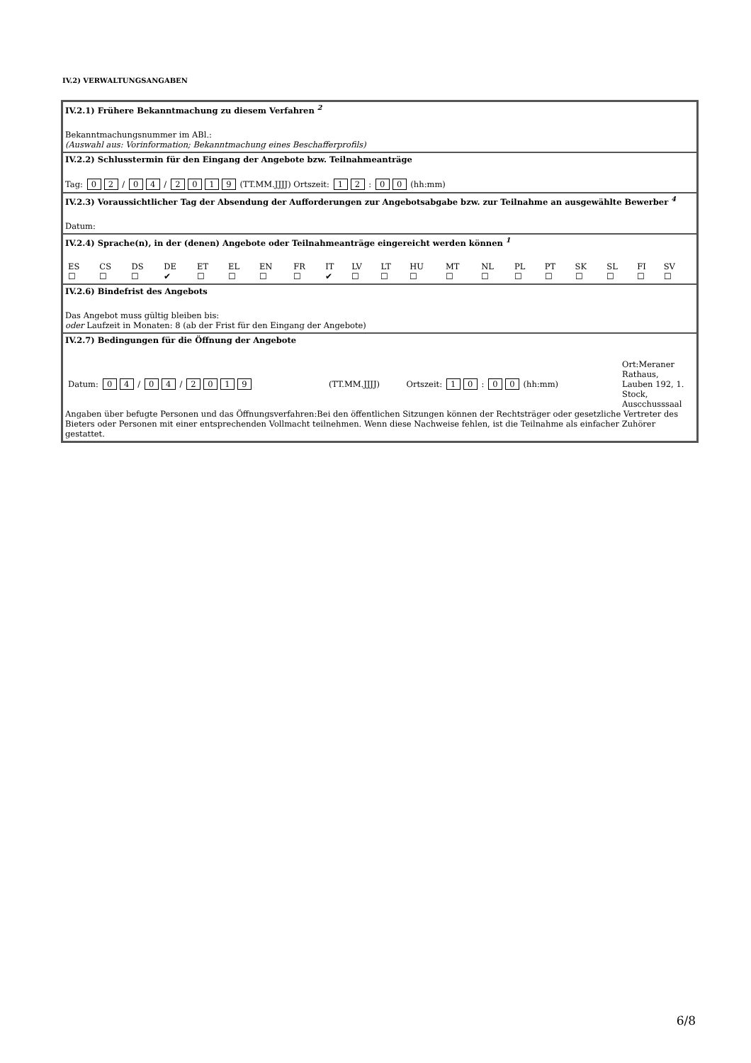IV.2) VERWALTUNGSANGABEN
IV.2.1) Frühere Bekanntmachung zu diesem Verfahren <sup>2</sup>
Bekanntmachungsnummer im ABl.:
(Auswahl aus: Vorinformation; Bekanntmachung eines Beschafferprofils)
IV.2.2) Schlusstermin für den Eingang der Angebote bzw. Teilnahmeanträge
Tag: 0 2 / 0 4 / 2019 (TT.MM.JJJJ) Ortszeit: 1 2 : 0 0 (hh:mm)
IV.2.3) Voraussichtlicher Tag der Absendung der Aufforderungen zur Angebotsabgabe bzw. zur Teilnahme an ausgewählte Bewerber <sup>4</sup>
Datum:
IV.2.4) Sprache(n), in der (denen) Angebote oder Teilnahmeanträge eingereicht werden können <sup>1</sup>
| ES | CS | DS | DE | ET | EL | EN | FR | IT | LV | LT | HU | MT | NL | PL | PT | SK | SL | FI | SV |
| ☐ | ☐ | ☐ | ✔ | ☐ | ☐ | ☐ | ☐ | ✔ | ☐ | ☐ | ☐ | ☐ | ☐ | ☐ | ☐ | ☐ | ☐ | ☐ | ☐ |
IV.2.6) Bindefrist des Angebots
Das Angebot muss gültig bleiben bis:
oder Laufzeit in Monaten: 8 (ab der Frist für den Eingang der Angebote)
IV.2.7) Bedingungen für die Öffnung der Angebote
| Datum: 0 4 / 0 4 / 2 0 1 9 | (TT.MM.JJJJ) | Ortszeit: 1 0 : 0 0 (hh:mm) | Ort:Meraner Rathaus, Lauben 192, 1. Stock, Auscchusssaal |
Angaben über befugte Personen und das Öffnungsverfahren:Bei den öffentlichen Sitzungen können der Rechtsträger oder gesetzliche Vertreter des Bieters oder Personen mit einer entsprechenden Vollmacht teilnehmen. Wenn diese Nachweise fehlen, ist die Teilnahme als einfacher Zuhörer gestattet.
6/8